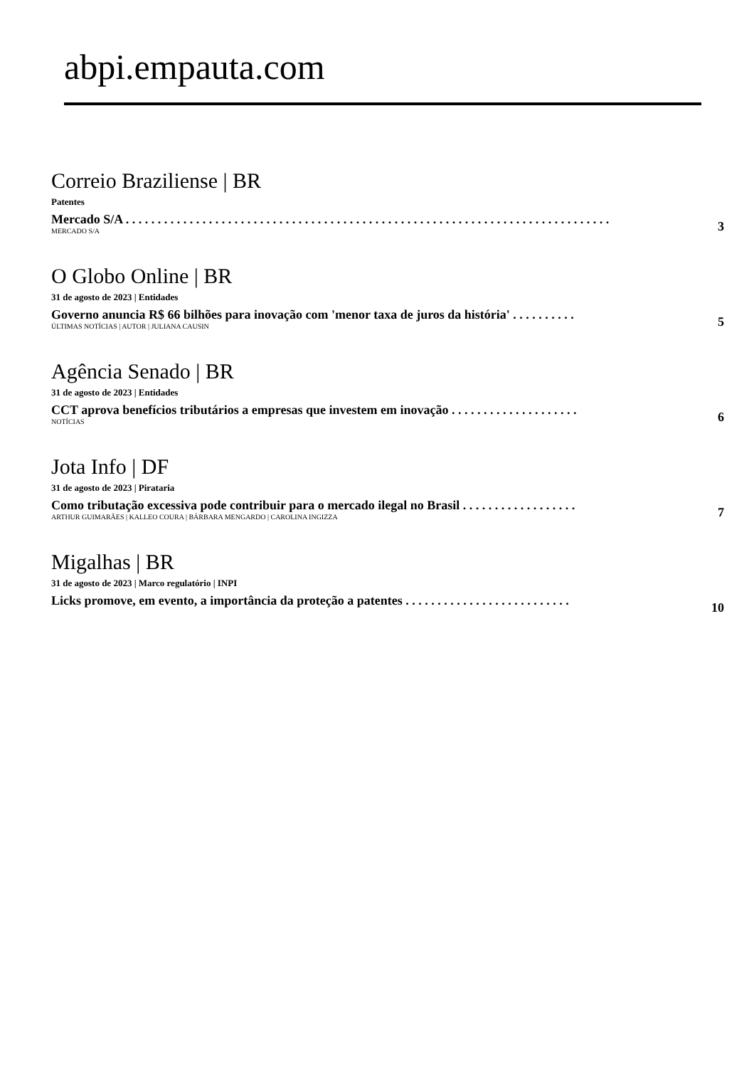abpi.empauta.com
Correio Braziliense | BR
Patentes
Mercado S/A . . . . . . . . . . . . . . . . . . . . . . . . . . . . . . . . . . . . . . . . . . . . . . . . . . . . . . . . . . . . . . . . . . . . . . . . . . . .
3
MERCADO S/A
O Globo Online | BR
31 de agosto de 2023 | Entidades
Governo anuncia R$ 66 bilhões para inovação com 'menor taxa de juros da história' . . . . . . . . . .
5
ÚLTIMAS NOTÍCIAS | AUTOR | JULIANA CAUSIN
Agência Senado | BR
31 de agosto de 2023 | Entidades
CCT aprova benefícios tributários a empresas que investem em inovação . . . . . . . . . . . . . . . . . . . .
6
NOTÍCIAS
Jota Info | DF
31 de agosto de 2023 | Pirataria
Como tributação excessiva pode contribuir para o mercado ilegal no Brasil . . . . . . . . . . . . . . . . . .
7
ARTHUR GUIMARÃES | KALLEO COURA | BÁRBARA MENGARDO | CAROLINA INGIZZA
Migalhas | BR
31 de agosto de 2023 | Marco regulatório | INPI
Licks promove, em evento, a importância da proteção a patentes . . . . . . . . . . . . . . . . . . . . . . . . . .
10